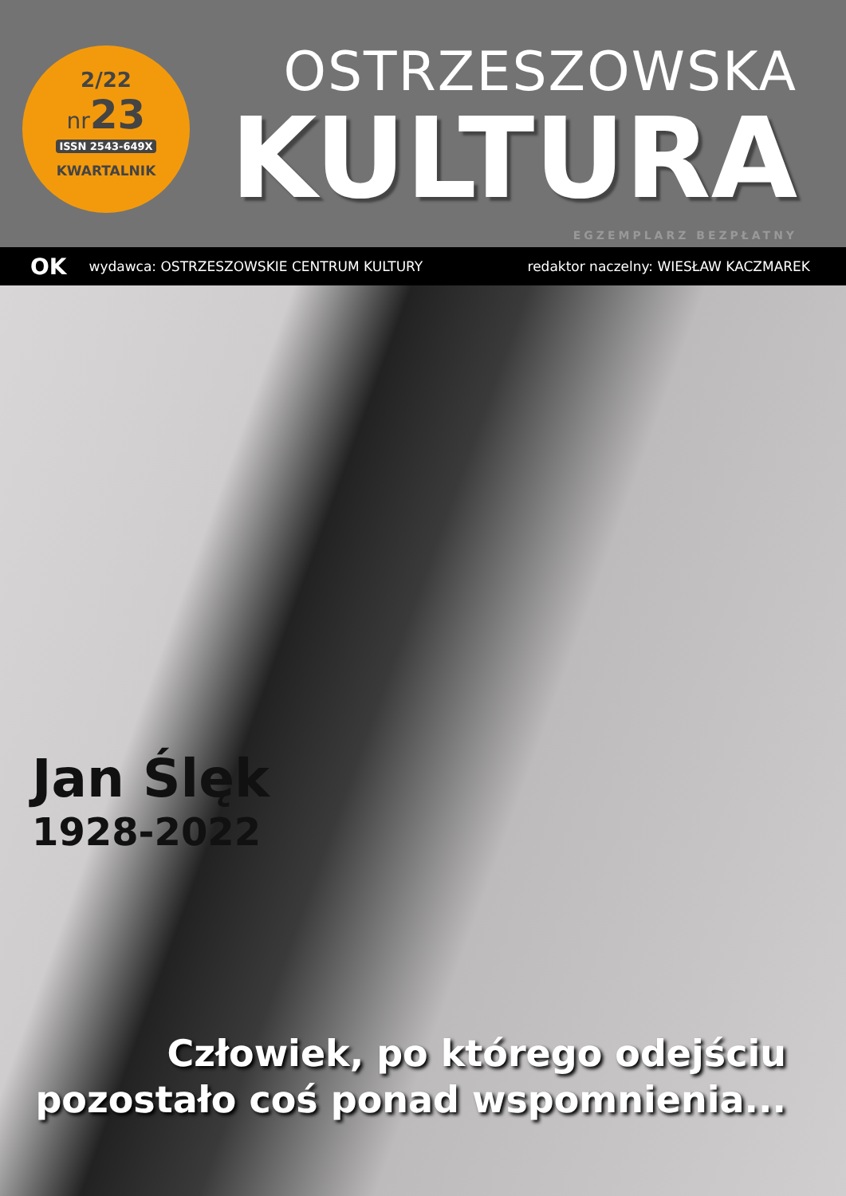2/22
nr23
ISSN 2543-649X
KWARTALNIK
OSTRZESZOWSKA
KULTURA
EGZEMPLARZ BEZPŁATNY
OK wydawca: OSTRZESZOWSKIE CENTRUM KULTURY redaktor naczelny: WIESŁAW KACZMAREK
Jan Ślęk
1928-2022
Człowiek, po którego odejściu
pozostało coś ponad wspomnienia...